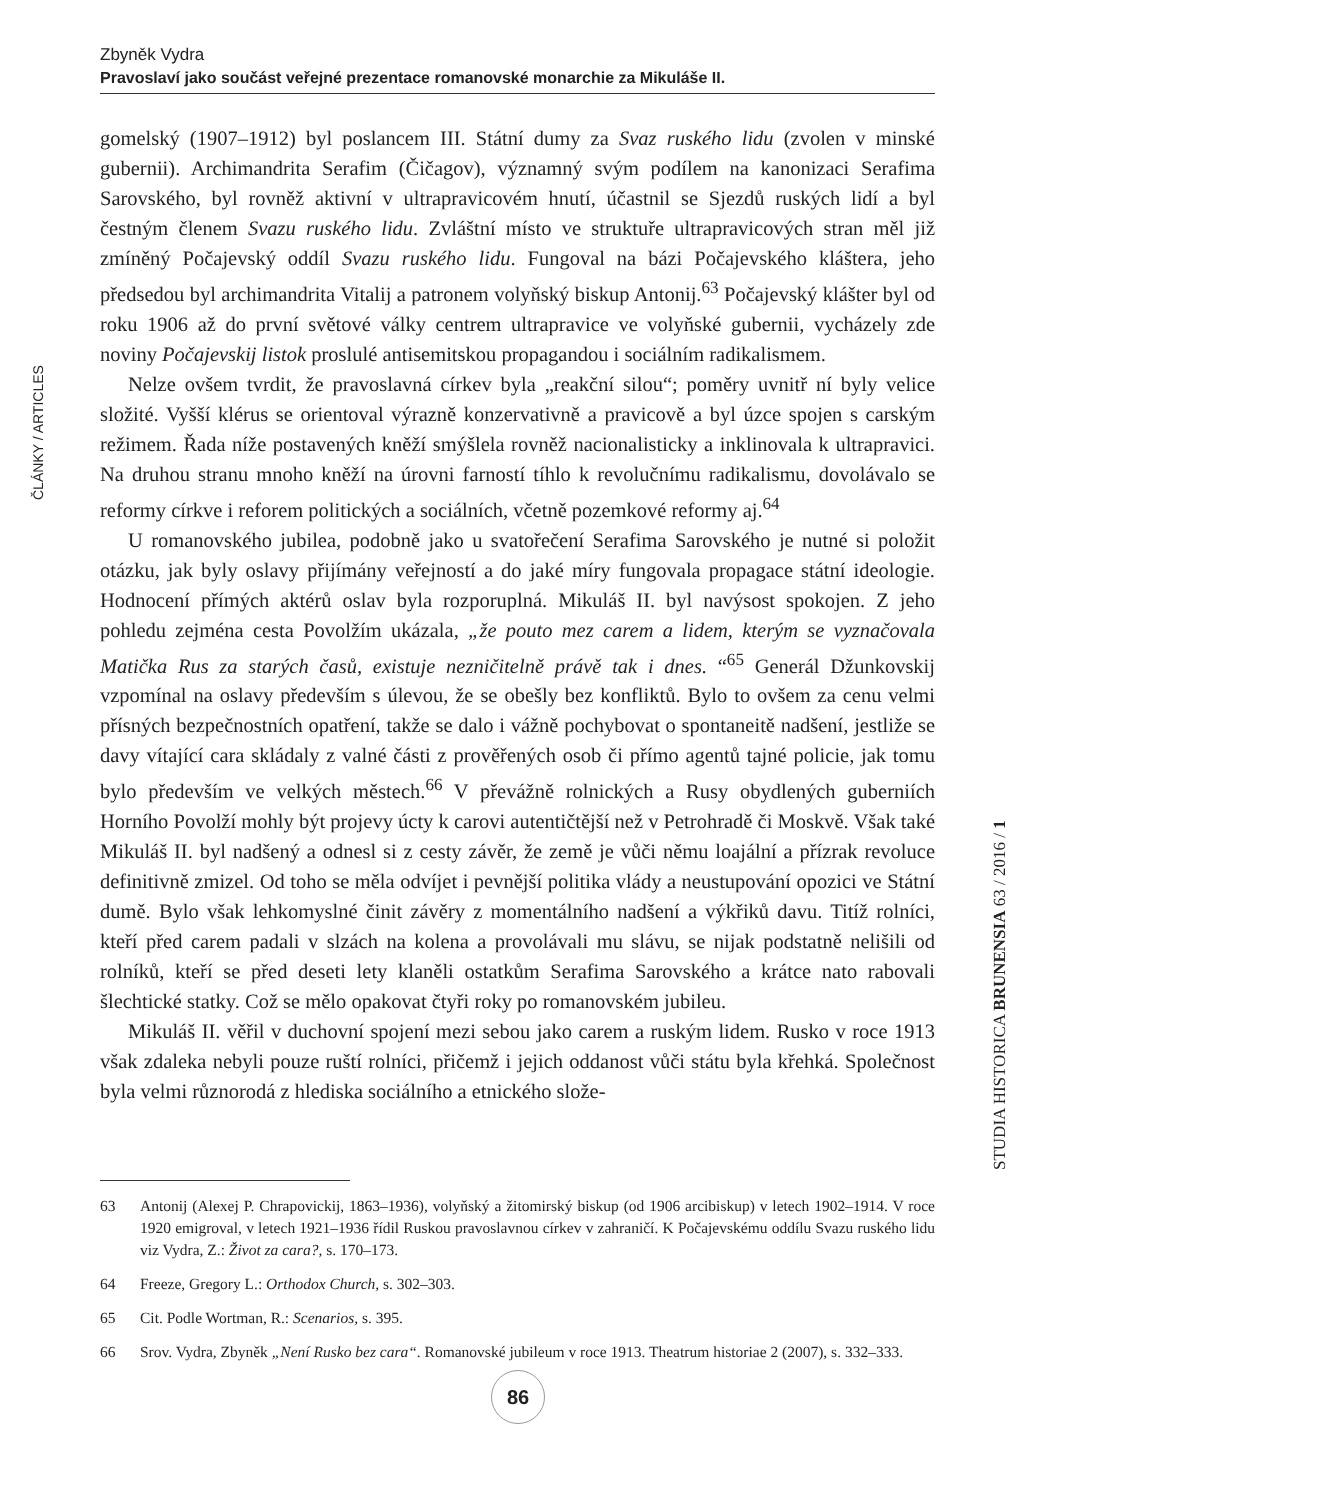Zbyněk Vydra
Pravoslaví jako součást veřejné prezentace romanovské monarchie za Mikuláše II.
ČLÁNKY / ARTICLES
gomelský (1907–1912) byl poslancem III. Státní dumy za Svaz ruského lidu (zvolen v minské gubernii). Archimandrita Serafim (Čičagov), významný svým podílem na kanonizaci Serafima Sarovského, byl rovněž aktivní v ultrapravicovém hnutí, účastnil se Sjezdů ruských lidí a byl čestným členem Svazu ruského lidu. Zvláštní místo ve struktuře ultrapravicových stran měl již zmíněný Počajevský oddíl Svazu ruského lidu. Fungoval na bázi Počajevského kláštera, jeho předsedou byl archimandrita Vitalij a patronem volyňský biskup Antonij.<sup>63</sup> Počajevský klášter byl od roku 1906 až do první světové války centrem ultrapravice ve volyňské gubernii, vycházely zde noviny Počajevskij listok proslulé antisemitskou propagandou i sociálním radikalismem.
Nelze ovšem tvrdit, že pravoslavná církev byla „reakční silou“; poměry uvnitř ní byly velice složité. Vyšší klérus se orientoval výrazně konzervativně a pravicově a byl úzce spojen s carským režimem. Řada níže postavených kněží smýšlela rovněž nacionalisticky a inklinovala k ultrapravici. Na druhou stranu mnoho kněží na úrovni farností tíhlo k revolučnímu radikalismu, dovolávalo se reformy církve i reforem politických a sociálních, včetně pozemkové reformy aj.<sup>64</sup>
U romanovského jubilea, podobně jako u svatořečení Serafima Sarovského je nutné si položit otázku, jak byly oslavy přijímány veřejností a do jaké míry fungovala propagace státní ideologie. Hodnocení přímých aktérů oslav byla rozporuplná. Mikuláš II. byl navýsost spokojen. Z jeho pohledu zejména cesta Povolžím ukázala, „že pouto mez carem a lidem, kterým se vyznačovala Matička Rus za starých časů, existuje nezničitelně právě tak i dnes. “<sup>65</sup> Generál Džunkovskij vzpomínal na oslavy především s úlevou, že se obešly bez konfliktů. Bylo to ovšem za cenu velmi přísných bezpečnostních opatření, takže se dalo i vážně pochybovat o spontaneitě nadšení, jestliže se davy vítající cara skládaly z valné části z prověřených osob či přímo agentů tajné policie, jak tomu bylo především ve velkých městech.<sup>66</sup> V převážně rolnických a Rusy obydlených guberniích Horního Povolží mohly být projevy úcty k carovi autentičtější než v Petrohradě či Moskvě. Však také Mikuláš II. byl nadšený a odnesl si z cesty závěr, že země je vůči němu loajální a přízrak revoluce definitivně zmizel. Od toho se měla odvíjet i pevnější politika vlády a neustupování opozici ve Státní dumě. Bylo však lehkomyslné činit závěry z momentálního nadšení a výkřiků davu. Titíž rolníci, kteří před carem padali v slzách na kolena a provolávali mu slávu, se nijak podstatně nelišili od rolníků, kteří se před deseti lety klaněli ostatkům Serafima Sarovského a krátce nato rabovali šlechtické statky. Což se mělo opakovat čtyři roky po romanovském jubileu.
Mikuláš II. věřil v duchovní spojení mezi sebou jako carem a ruským lidem. Rusko v roce 1913 však zdaleka nebyli pouze ruští rolníci, přičemž i jejich oddanost vůči státu byla křehká. Společnost byla velmi různorodá z hlediska sociálního a etnického slože-
STUDIA HISTORICA BRUNENSIA 63 / 2016 / 1
63 Antonij (Alexej P. Chrapovickij, 1863–1936), volyňský a žitomirský biskup (od 1906 arcibiskup) v letech 1902–1914. V roce 1920 emigroval, v letech 1921–1936 řídil Ruskou pravoslavnou církev v zahraničí. K Počajevskému oddílu Svazu ruského lidu viz Vydra, Z.: Život za cara?, s. 170–173.
64 Freeze, Gregory L.: Orthodox Church, s. 302–303.
65 Cit. Podle Wortman, R.: Scenarios, s. 395.
66 Srov. Vydra, Zbyněk „Není Rusko bez cara“. Romanovské jubileum v roce 1913. Theatrum historiae 2 (2007), s. 332–333.
86